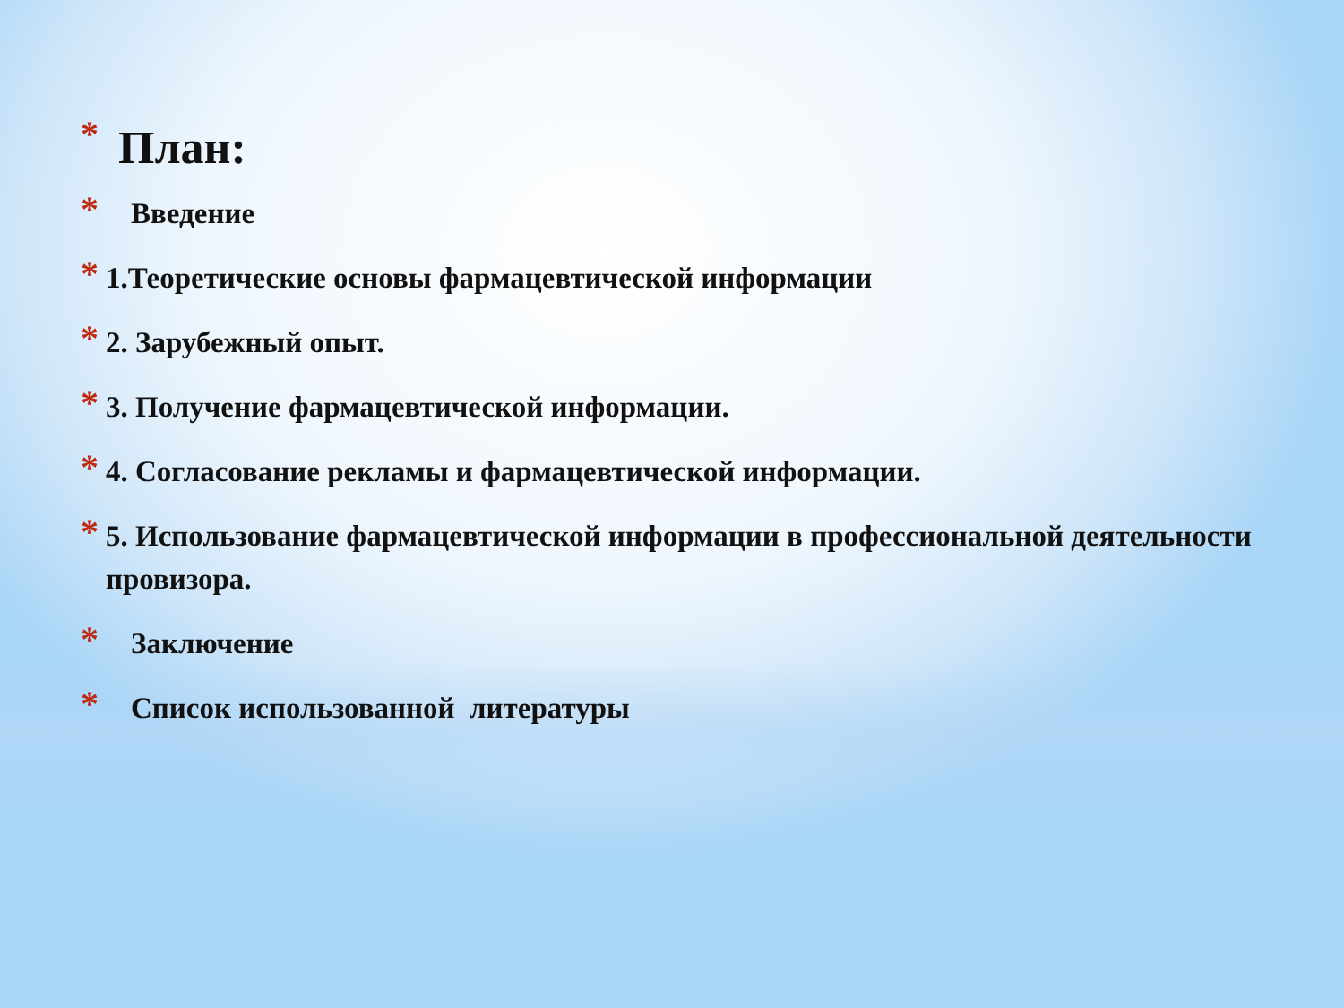* План:
* Введение
* 1.Теоретические основы фармацевтической информации
* 2. Зарубежный опыт.
* 3. Получение фармацевтической информации.
* 4. Согласование рекламы и фармацевтической информации.
* 5. Использование фармацевтической информации в профессиональной деятельности провизора.
* Заключение
* Список использованной литературы